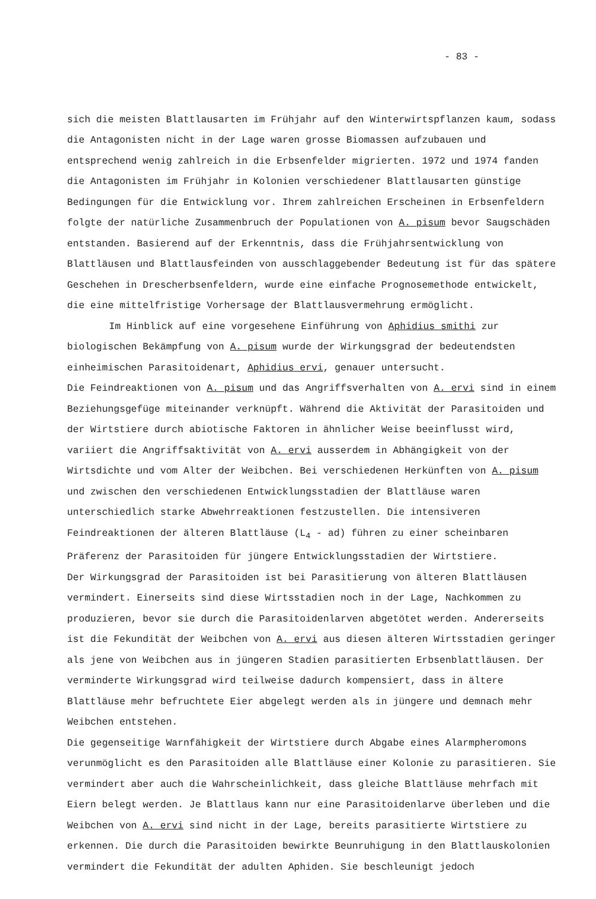- 83 -
sich die meisten Blattlausarten im Frühjahr auf den Winterwirtspflanzen kaum, sodass die Antagonisten nicht in der Lage waren grosse Biomassen aufzubauen und entsprechend wenig zahlreich in die Erbsenfelder migrierten. 1972 und 1974 fanden die Antagonisten im Frühjahr in Kolonien verschiedener Blattlausarten günstige Bedingungen für die Entwicklung vor. Ihrem zahlreichen Erscheinen in Erbsenfeldern folgte der natürliche Zusammenbruch der Populationen von A. pisum bevor Saugschäden entstanden. Basierend auf der Erkenntnis, dass die Frühjahrsentwicklung von Blattläusen und Blattlausfeinden von ausschlaggebender Bedeutung ist für das spätere Geschehen in Drescherbsenfeldern, wurde eine einfache Prognosemethode entwickelt, die eine mittelfristige Vorhersage der Blattlausvermehrung ermöglicht.
Im Hinblick auf eine vorgesehene Einführung von Aphidius smithi zur biologischen Bekämpfung von A. pisum wurde der Wirkungsgrad der bedeutendsten einheimischen Parasitoidenart, Aphidius ervi, genauer untersucht.
Die Feindreaktionen von A. pisum und das Angriffsverhalten von A. ervi sind in einem Beziehungsgefüge miteinander verknüpft. Während die Aktivität der Parasitoiden und der Wirtstiere durch abiotische Faktoren in ähnlicher Weise beeinflusst wird, variiert die Angriffsaktivität von A. ervi ausserdem in Abhängigkeit von der Wirtsdichte und vom Alter der Weibchen. Bei verschiedenen Herkünften von A. pisum und zwischen den verschiedenen Entwicklungsstadien der Blattläuse waren unterschiedlich starke Abwehrreaktionen festzustellen. Die intensiveren Feindreaktionen der älteren Blattläuse (L<sub>4</sub> - ad) führen zu einer scheinbaren Präferenz der Parasitoiden für jüngere Entwicklungsstadien der Wirtstiere.
Der Wirkungsgrad der Parasitoiden ist bei Parasitierung von älteren Blattläusen vermindert. Einerseits sind diese Wirtsstadien noch in der Lage, Nachkommen zu produzieren, bevor sie durch die Parasitoidenlarven abgetötet werden. Andererseits ist die Fekundität der Weibchen von A. ervi aus diesen älteren Wirtsstadien geringer als jene von Weibchen aus in jüngeren Stadien parasitierten Erbsenblattläusen. Der verminderte Wirkungsgrad wird teilweise dadurch kompensiert, dass in ältere Blattläuse mehr befruchtete Eier abgelegt werden als in jüngere und demnach mehr Weibchen entstehen.
Die gegenseitige Warnfähigkeit der Wirtstiere durch Abgabe eines Alarmpheromons verunmöglicht es den Parasitoiden alle Blattläuse einer Kolonie zu parasitieren. Sie vermindert aber auch die Wahrscheinlichkeit, dass gleiche Blattläuse mehrfach mit Eiern belegt werden. Je Blattlaus kann nur eine Parasitoidenlarve überleben und die Weibchen von A. ervi sind nicht in der Lage, bereits parasitierte Wirtstiere zu erkennen. Die durch die Parasitoiden bewirkte Beunruhigung in den Blattlauskolonien vermindert die Fekundität der adulten Aphiden. Sie beschleunigt jedoch